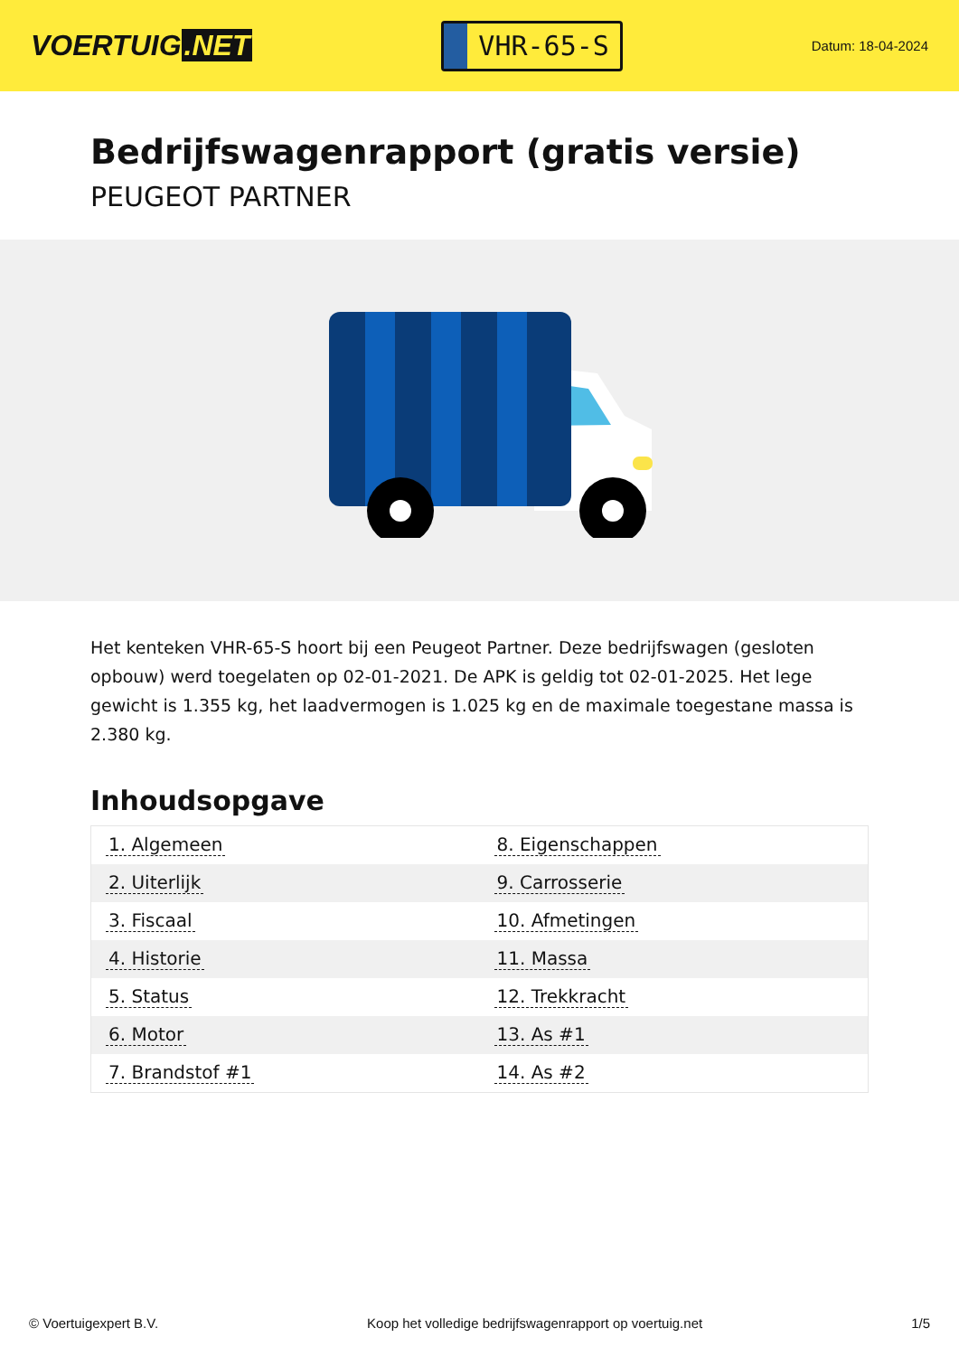VOERTUIG.NET
VHR-65-S
Datum: 18-04-2024
Bedrijfswagenrapport (gratis versie)
PEUGEOT PARTNER
Het kenteken VHR-65-S hoort bij een Peugeot Partner. Deze bedrijfswagen (gesloten opbouw) werd toegelaten op 02-01-2021. De APK is geldig tot 02-01-2025. Het lege gewicht is 1.355 kg, het laadvermogen is 1.025 kg en de maximale toegestane massa is 2.380 kg.
Inhoudsopgave
| 1. Algemeen | 8. Eigenschappen |
| 2. Uiterlijk | 9. Carrosserie |
| 3. Fiscaal | 10. Afmetingen |
| 4. Historie | 11. Massa |
| 5. Status | 12. Trekkracht |
| 6. Motor | 13. As #1 |
| 7. Brandstof #1 | 14. As #2 |
© Voertuigexpert B.V. Koop het volledige bedrijfswagenrapport op voertuig.net 1/5